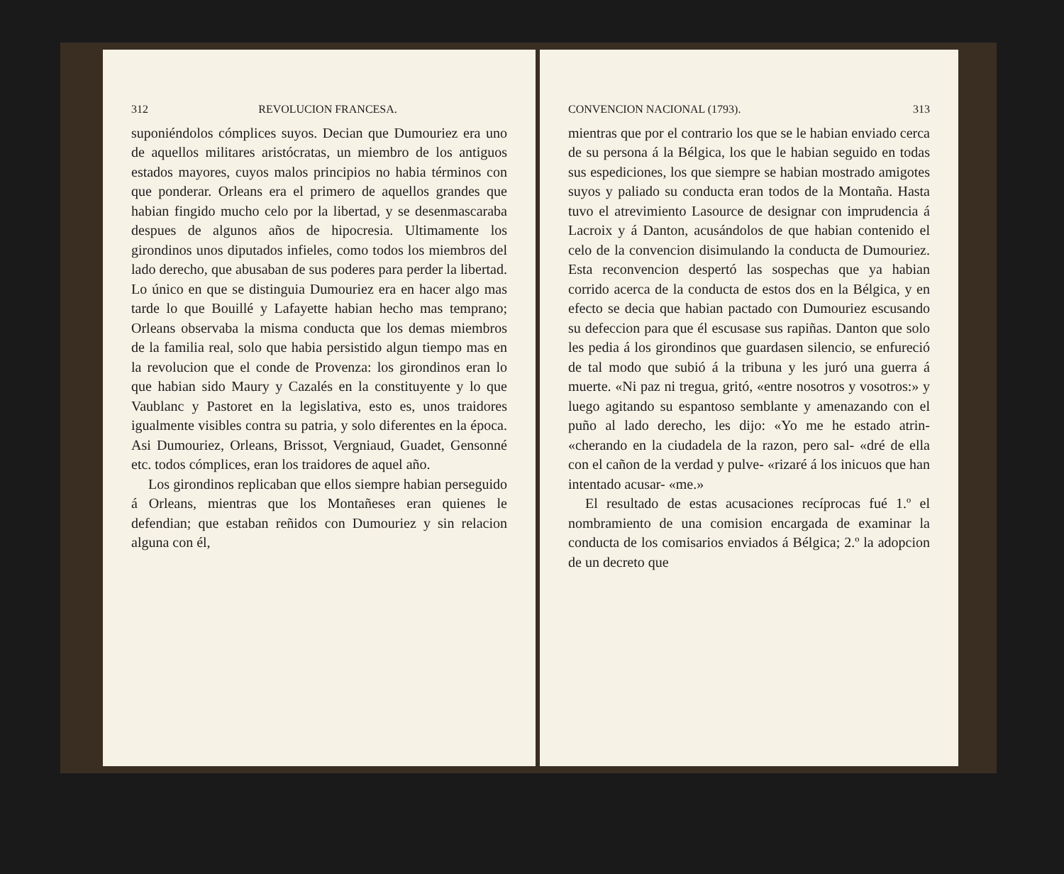312 REVOLUCION FRANCESA.
suponiéndolos cómplices suyos. Decian que Dumouriez era uno de aquellos militares aristócratas, un miembro de los antiguos estados mayores, cuyos malos principios no habia términos con que ponderar. Orleans era el primero de aquellos grandes que habian fingido mucho celo por la libertad, y se desenmascaraba despues de algunos años de hipocresia. Ultimamente los girondinos unos diputados infieles, como todos los miembros del lado derecho, que abusaban de sus poderes para perder la libertad. Lo único en que se distinguia Dumouriez era en hacer algo mas tarde lo que Bouillé y Lafayette habian hecho mas temprano; Orleans observaba la misma conducta que los demas miembros de la familia real, solo que habia persistido algun tiempo mas en la revolucion que el conde de Provenza: los girondinos eran lo que habian sido Maury y Cazalés en la constituyente y lo que Vaublanc y Pastoret en la legislativa, esto es, unos traidores igualmente visibles contra su patria, y solo diferentes en la época. Asi Dumouriez, Orleans, Brissot, Vergniaud, Guadet, Gensonné etc. todos cómplices, eran los traidores de aquel año.
Los girondinos replicaban que ellos siempre habian perseguido á Orleans, mientras que los Montañeses eran quienes le defendian; que estaban reñidos con Dumouriez y sin relacion alguna con él,
CONVENCION NACIONAL (1793). 313
mientras que por el contrario los que se le habian enviado cerca de su persona á la Bélgica, los que le habian seguido en todas sus espediciones, los que siempre se habian mostrado amigotes suyos y paliado su conducta eran todos de la Montaña. Hasta tuvo el atrevimiento Lasource de designar con imprudencia á Lacroix y á Danton, acusándolos de que habian contenido el celo de la convencion disimulando la conducta de Dumouriez. Esta reconvencion despertó las sospechas que ya habian corrido acerca de la conducta de estos dos en la Bélgica, y en efecto se decia que habian pactado con Dumouriez escusando su defeccion para que él escusase sus rapiñas. Danton que solo les pedia á los girondinos que guardasen silencio, se enfureció de tal modo que subió á la tribuna y les juró una guerra á muerte. «Ni paz ni tregua, gritó, «entre nosotros y vosotros:» y luego agitando su espantoso semblante y amenazando con el puño al lado derecho, les dijo: «Yo me he estado atrin- «cherando en la ciudadela de la razon, pero sal- «dré de ella con el cañon de la verdad y pulve- «rizaré á los inicuos que han intentado acusar- «me.»
El resultado de estas acusaciones recíprocas fué 1.º el nombramiento de una comision encargada de examinar la conducta de los comisarios enviados á Bélgica; 2.º la adopcion de un decreto que